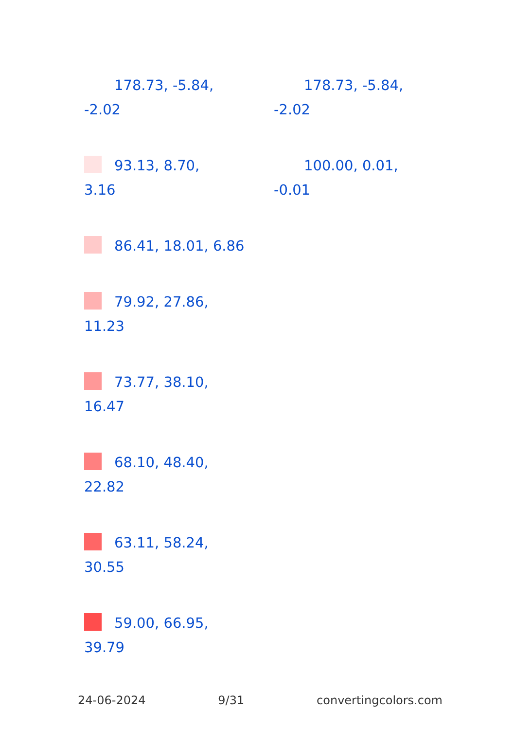178.73, -5.84, -2.02
93.13, 8.70, 3.16
86.41, 18.01, 6.86
79.92, 27.86, 11.23
73.77, 38.10, 16.47
68.10, 48.40, 22.82
63.11, 58.24, 30.55
59.00, 66.95, 39.79
178.73, -5.84, -2.02
100.00, 0.01, -0.01
24-06-2024 9/31 convertingcolors.com